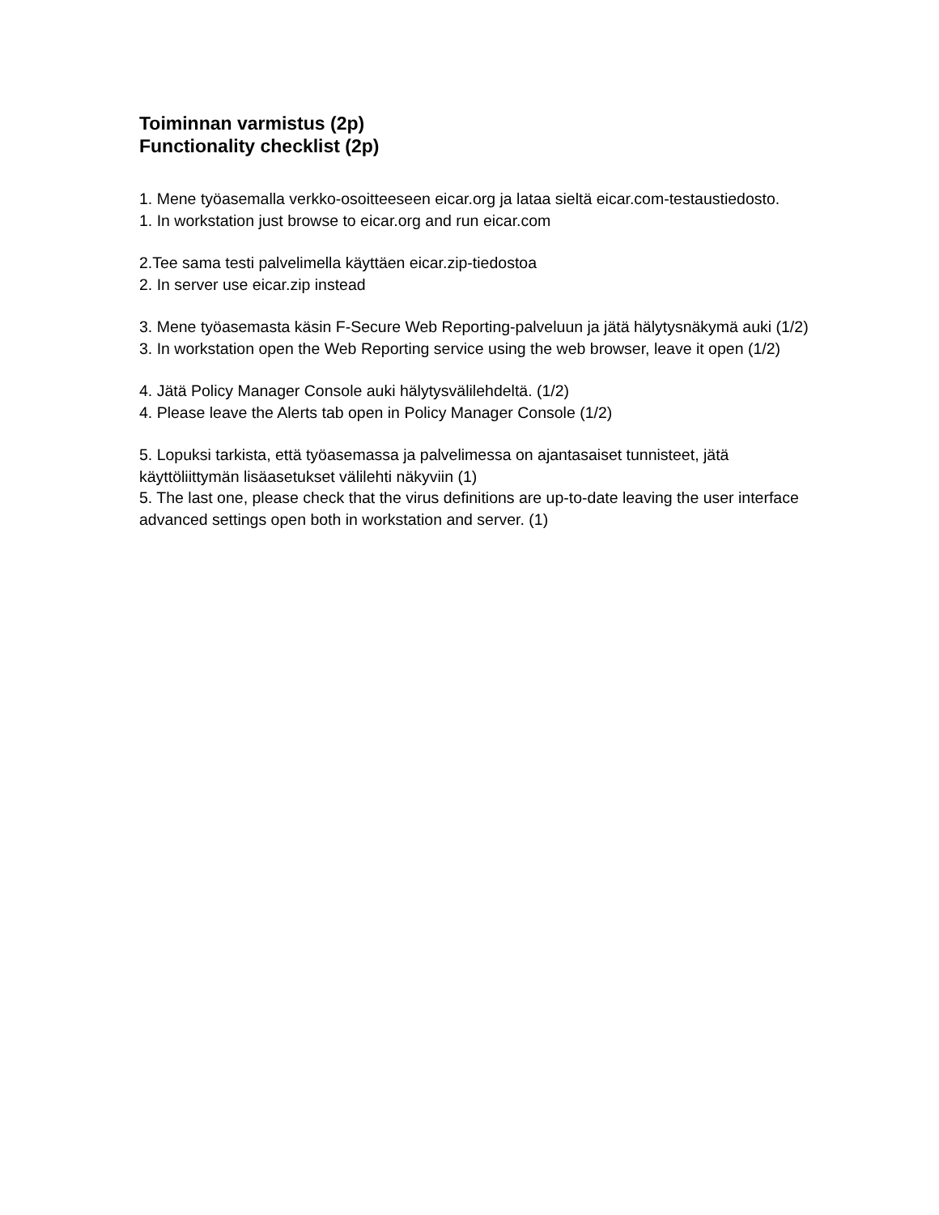Toiminnan varmistus (2p)
Functionality checklist (2p)
1. Mene työasemalla verkko-osoitteeseen eicar.org ja lataa sieltä eicar.com-testaustiedosto.
1. In workstation just browse to eicar.org and run eicar.com
2.Tee sama testi palvelimella käyttäen eicar.zip-tiedostoa
2. In server use eicar.zip instead
3. Mene työasemasta käsin F-Secure Web Reporting-palveluun ja jätä hälytysnäkymä auki (1/2)
3. In workstation open the Web Reporting service using the web browser, leave it open (1/2)
4. Jätä Policy Manager Console auki hälytysvälilehdeltä. (1/2)
4. Please leave the Alerts tab open in Policy Manager Console (1/2)
5. Lopuksi tarkista, että työasemassa ja palvelimessa on ajantasaiset tunnisteet, jätä käyttöliittymän lisäasetukset välilehti näkyviin (1)
5. The last one, please check that the virus definitions are up-to-date leaving the user interface advanced settings open both in workstation and server. (1)